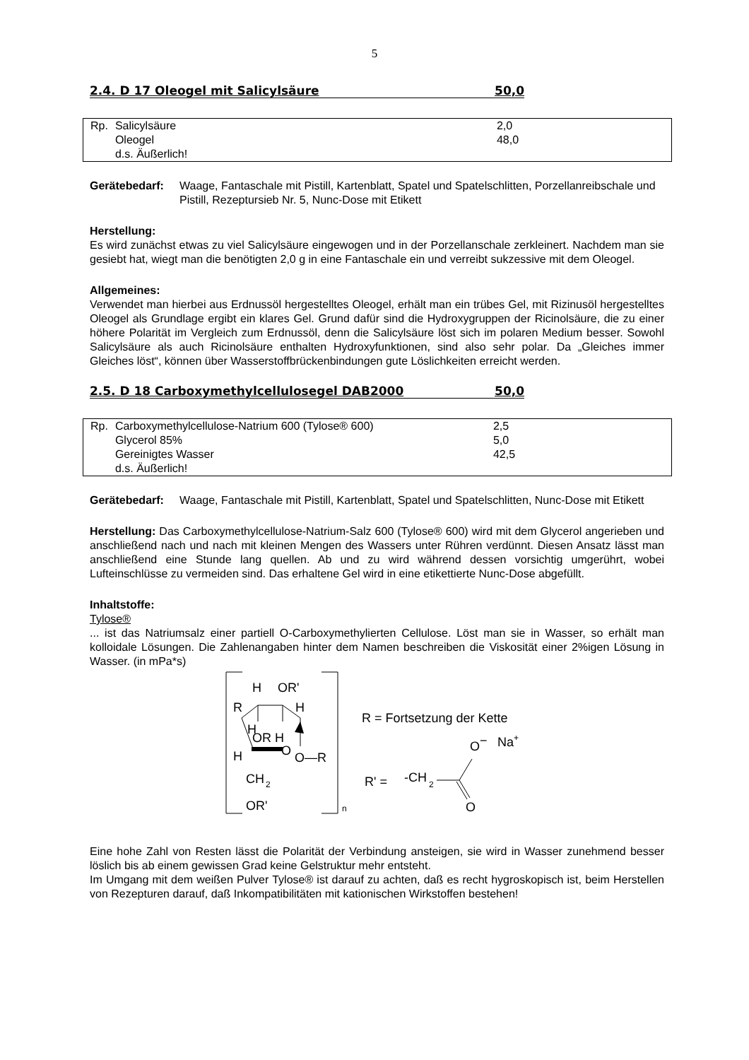5
2.4. D 17 Oleogel mit Salicylsäure 50,0
| Rp. | Salicylsäure | 2,0 |
| | Oleogel | 48,0 |
| | d.s. Äußerlich! | |
Gerätebedarf: Waage, Fantaschale mit Pistill, Kartenblatt, Spatel und Spatelschlitten, Porzellanreibschale und Pistill, Rezeptursieb Nr. 5, Nunc-Dose mit Etikett
Herstellung:
Es wird zunächst etwas zu viel Salicylsäure eingewogen und in der Porzellanschale zerkleinert. Nachdem man sie gesiebt hat, wiegt man die benötigten 2,0 g in eine Fantaschale ein und verreibt sukzessive mit dem Oleogel.
Allgemeines:
Verwendet man hierbei aus Erdnussöl hergestelltes Oleogel, erhält man ein trübes Gel, mit Rizinusöl hergestelltes Oleogel als Grundlage ergibt ein klares Gel. Grund dafür sind die Hydroxygruppen der Ricinolsäure, die zu einer höhere Polarität im Vergleich zum Erdnussöl, denn die Salicylsäure löst sich im polaren Medium besser. Sowohl Salicylsäure als auch Ricinolsäure enthalten Hydroxyfunktionen, sind also sehr polar. Da „Gleiches immer Gleiches löst“, können über Wasserstoffbrückenbindungen gute Löslichkeiten erreicht werden.
2.5. D 18 Carboxymethylcellulosegel DAB2000 50,0
| Rp. | Carboxymethylcellulose-Natrium 600 (Tylose® 600) | 2,5 |
| | Glycerol 85% | 5,0 |
| | Gereinigtes Wasser | 42,5 |
| | d.s. Äußerlich! | |
Gerätebedarf: Waage, Fantaschale mit Pistill, Kartenblatt, Spatel und Spatelschlitten, Nunc-Dose mit Etikett
Herstellung: Das Carboxymethylcellulose-Natrium-Salz 600 (Tylose® 600) wird mit dem Glycerol angerieben und anschließend nach und nach mit kleinen Mengen des Wassers unter Rühren verdünnt. Diesen Ansatz lässt man anschließend eine Stunde lang quellen. Ab und zu wird während dessen vorsichtig umgerührt, wobei Lufteinschlüsse zu vermeiden sind. Das erhaltene Gel wird in eine etikettierte Nunc-Dose abgefüllt.
Inhaltstoffe:
Tylose®
... ist das Natriumsalz einer partiell O-Carboxymethylierten Cellulose. Löst man sie in Wasser, so erhält man kolloidale Lösungen. Die Zahlenangaben hinter dem Namen beschreiben die Viskosität einer 2%igen Lösung in Wasser. (in mPa*s)
n
H
OR'
R
H
H
OR H
H
O
O—R
CH
2
OR'
R = Fortsetzung der Kette
O−
Na+
R' =
-CH
2
O
Eine hohe Zahl von Resten lässt die Polarität der Verbindung ansteigen, sie wird in Wasser zunehmend besser löslich bis ab einem gewissen Grad keine Gelstruktur mehr entsteht.
Im Umgang mit dem weißen Pulver Tylose® ist darauf zu achten, daß es recht hygroskopisch ist, beim Herstellen von Rezepturen darauf, daß Inkompatibilitäten mit kationischen Wirkstoffen bestehen!